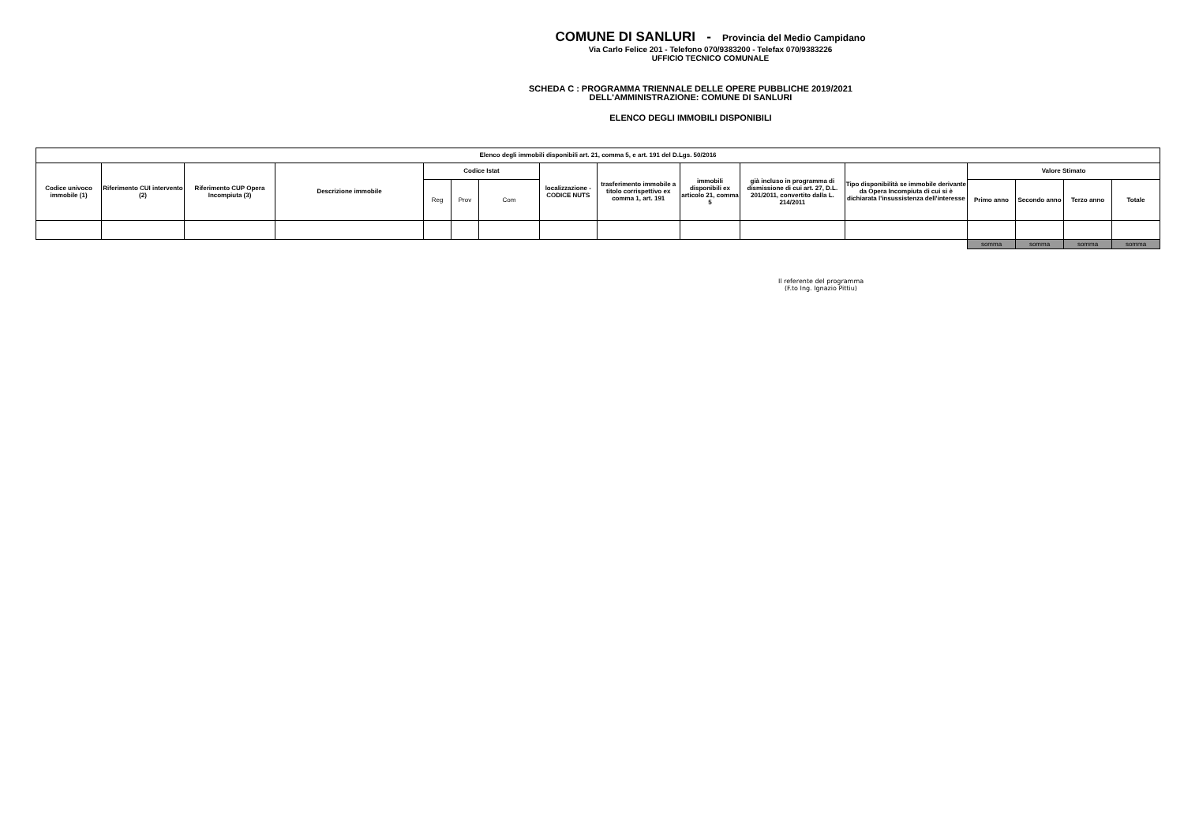COMUNE DI SANLURI - Provincia del Medio Campidano
Via Carlo Felice 201 - Telefono 070/9383200 - Telefax 070/9383226
UFFICIO TECNICO COMUNALE
SCHEDA C : PROGRAMMA TRIENNALE DELLE OPERE PUBBLICHE 2019/2021
DELL'AMMINISTRAZIONE: COMUNE DI SANLURI
ELENCO DEGLI IMMOBILI DISPONIBILI
| Elenco degli immobili disponibili art. 21, comma 5, e art. 191 del D.Lgs. 50/2016 | | | | | | | | | | | | | | | |
| --- | --- | --- | --- | --- | --- | --- | --- | --- | --- | --- | --- | --- | --- | --- | --- |
| Codice univoco immobile (1) | Riferimento CUI intervento (2) | Riferimento CUP Opera Incompiuta (3) | Descrizione immobile | Codice Istat | | | localizzazione - CODICE NUTS | trasferimento immobile a titolo corrispettivo ex comma 1, art. 191 | immobili disponibili ex articolo 21, comma 5 | già incluso in programma di dismissione di cui art. 27, D.L. 201/2011, convertito dalla L. 214/2011 | Tipo disponibilità se immobile derivante da Opera Incompiuta di cui si è dichiarata l'insussistenza dell'interesse | Valore Stimato | | | |
| | | | | Reg | Prov | Com | | | | | | Primo anno | Secondo anno | Terzo anno | Totale |
| | | | | | | | | | | | | somma | somma | somma | somma |
Il referente del programma
(F.to Ing. Ignazio Pittiu)